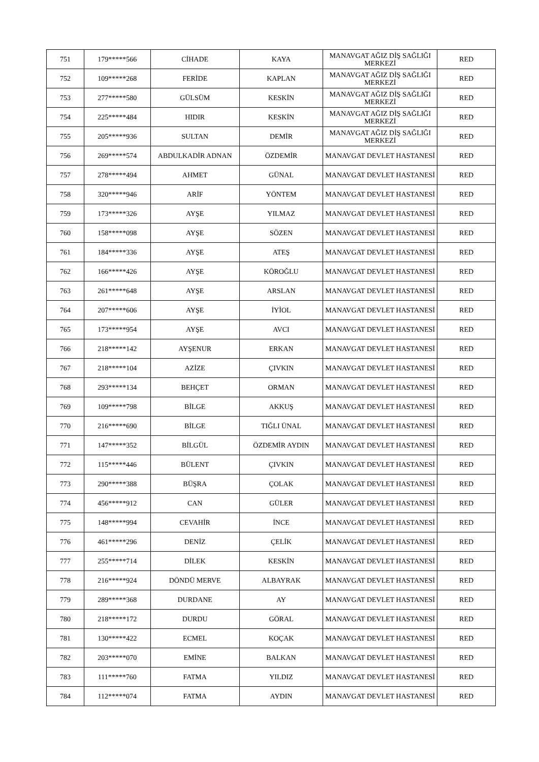| 751 | 179*****566 | CİHADE | KAYA | MANAVGAT AĞIZ DİŞ SAĞLIĞI MERKEZİ | RED |
| 752 | 109*****268 | FERİDE | KAPLAN | MANAVGAT AĞIZ DİŞ SAĞLIĞI MERKEZİ | RED |
| 753 | 277*****580 | GÜLSÜM | KESKİN | MANAVGAT AĞIZ DİŞ SAĞLIĞI MERKEZİ | RED |
| 754 | 225*****484 | HIDIR | KESKİN | MANAVGAT AĞIZ DİŞ SAĞLIĞI MERKEZİ | RED |
| 755 | 205*****936 | SULTAN | DEMİR | MANAVGAT AĞIZ DİŞ SAĞLIĞI MERKEZİ | RED |
| 756 | 269*****574 | ABDULKADİR ADNAN | ÖZDEMİR | MANAVGAT DEVLET HASTANESİ | RED |
| 757 | 278*****494 | AHMET | GÜNAL | MANAVGAT DEVLET HASTANESİ | RED |
| 758 | 320*****946 | ARİF | YÖNTEM | MANAVGAT DEVLET HASTANESİ | RED |
| 759 | 173*****326 | AYŞE | YILMAZ | MANAVGAT DEVLET HASTANESİ | RED |
| 760 | 158*****098 | AYŞE | SÖZEN | MANAVGAT DEVLET HASTANESİ | RED |
| 761 | 184*****336 | AYŞE | ATEŞ | MANAVGAT DEVLET HASTANESİ | RED |
| 762 | 166*****426 | AYŞE | KÖROĞLU | MANAVGAT DEVLET HASTANESİ | RED |
| 763 | 261*****648 | AYŞE | ARSLAN | MANAVGAT DEVLET HASTANESİ | RED |
| 764 | 207*****606 | AYŞE | İYİOL | MANAVGAT DEVLET HASTANESİ | RED |
| 765 | 173*****954 | AYŞE | AVCI | MANAVGAT DEVLET HASTANESİ | RED |
| 766 | 218*****142 | AYŞENUR | ERKAN | MANAVGAT DEVLET HASTANESİ | RED |
| 767 | 218*****104 | AZİZE | ÇIVKIN | MANAVGAT DEVLET HASTANESİ | RED |
| 768 | 293*****134 | BEHÇET | ORMAN | MANAVGAT DEVLET HASTANESİ | RED |
| 769 | 109*****798 | BİLGE | AKKUŞ | MANAVGAT DEVLET HASTANESİ | RED |
| 770 | 216*****690 | BİLGE | TIĞLI ÜNAL | MANAVGAT DEVLET HASTANESİ | RED |
| 771 | 147*****352 | BİLGÜL | ÖZDEMİR AYDIN | MANAVGAT DEVLET HASTANESİ | RED |
| 772 | 115*****446 | BÜLENT | ÇIVKIN | MANAVGAT DEVLET HASTANESİ | RED |
| 773 | 290*****388 | BÜŞRA | ÇOLAK | MANAVGAT DEVLET HASTANESİ | RED |
| 774 | 456*****912 | CAN | GÜLER | MANAVGAT DEVLET HASTANESİ | RED |
| 775 | 148*****994 | CEVAHİR | İNCE | MANAVGAT DEVLET HASTANESİ | RED |
| 776 | 461*****296 | DENİZ | ÇELİK | MANAVGAT DEVLET HASTANESİ | RED |
| 777 | 255*****714 | DİLEK | KESKİN | MANAVGAT DEVLET HASTANESİ | RED |
| 778 | 216*****924 | DÖNDÜ MERVE | ALBAYRAK | MANAVGAT DEVLET HASTANESİ | RED |
| 779 | 289*****368 | DURDANE | AY | MANAVGAT DEVLET HASTANESİ | RED |
| 780 | 218*****172 | DURDU | GÖRAL | MANAVGAT DEVLET HASTANESİ | RED |
| 781 | 130*****422 | ECMEL | KOÇAK | MANAVGAT DEVLET HASTANESİ | RED |
| 782 | 203*****070 | EMİNE | BALKAN | MANAVGAT DEVLET HASTANESİ | RED |
| 783 | 111*****760 | FATMA | YILDIZ | MANAVGAT DEVLET HASTANESİ | RED |
| 784 | 112*****074 | FATMA | AYDIN | MANAVGAT DEVLET HASTANESİ | RED |